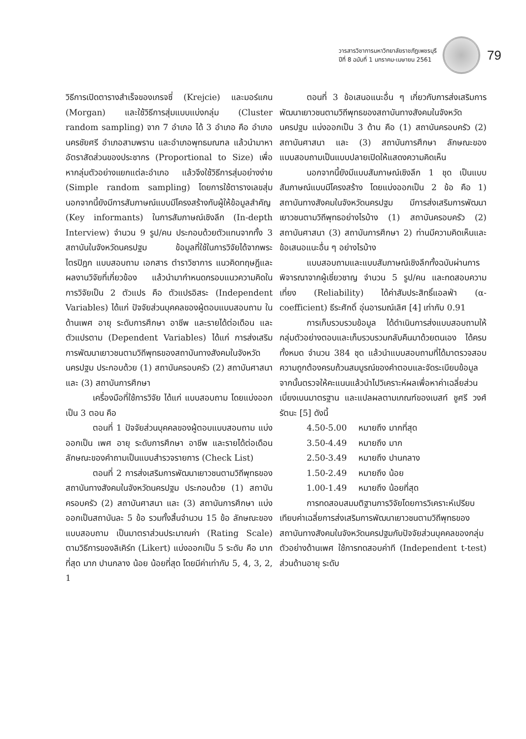วารสารวิชาการมหาวิทยาลัยราชภัฏเพชรบุรี
ปีที่ 8 ฉบับที่ 1 มกราคม-เมษายน 2561
79
วิธีการเปิดตารางสำเร็จของเกรจซี่ (Krejcie) และมอร์แกน (Morgan) และใช้วิธีการสุ่มแบบแบ่งกลุ่ม (Cluster random sampling) จาก 7 อำเภอ ได้ 3 อำเภอ คือ อำเภอนครชัยศรี อำเภอสามพราน และอำเภอพุทธมณฑล แล้วนำมาหาอัตราสัดส่วนของประชากร (Proportional to Size) เพื่อหากลุ่มตัวอย่างแยกแต่ละอำเภอ แล้วจึงใช้วิธีการสุ่มอย่างง่าย (Simple random sampling) โดยการใช้ตารางเลขสุ่ม นอกจากนี้ยังมีการสัมภาษณ์แบบมีโครงสร้างกับผู้ให้ข้อมูลสำคัญ (Key informants) ในการสัมภาษณ์เชิงลึก (In-depth Interview) จำนวน 9 รูป/คน ประกอบด้วยตัวแทนจากทั้ง 3 สถาบันในจังหวัดนครปฐม ข้อมูลที่ใช้ในการวิจัยได้จากพระไตรปิฎก แบบสอบถาม เอกสาร ตำราวิชาการ แนวคิดทฤษฎีและผลงานวิจัยที่เกี่ยวข้อง แล้วนำมากำหนดกรอบแนวความคิดในการวิจัยเป็น 2 ตัวแปร คือ ตัวแปรอิสระ (Independent Variables) ได้แก่ ปัจจัยส่วนบุคคลของผู้ตอบแบบสอบถาม ในด้านเพศ อายุ ระดับการศึกษา อาชีพ และรายได้ต่อเดือน และตัวแปรตาม (Dependent Variables) ได้แก่ การส่งเสริมการพัฒนาเยาวชนตามวิถีพุทธของสถาบันทางสังคมในจังหวัดนครปฐม ประกอบด้วย (1) สถาบันครอบครัว (2) สถาบันศาสนา และ (3) สถาบันการศึกษา
เครื่องมือที่ใช้การวิจัย ได้แก่ แบบสอบถาม โดยแบ่งออกเป็น 3 ตอน คือ
ตอนที่ 1 ปัจจัยส่วนบุคคลของผู้ตอบแบบสอบถาม แบ่งออกเป็น เพศ อายุ ระดับการศึกษา อาชีพ และรายได้ต่อเดือน ลักษณะของคำถามเป็นแบบสำรวจรายการ (Check List)
ตอนที่ 2 การส่งเสริมการพัฒนาเยาวชนตามวิถีพุทธของสถาบันทางสังคมในจังหวัดนครปฐม ประกอบด้วย (1) สถาบันครอบครัว (2) สถาบันศาสนา และ (3) สถาบันการศึกษา แบ่งออกเป็นสถาบันละ 5 ข้อ รวมทั้งสิ้นจำนวน 15 ข้อ ลักษณะของแบบสอบถาม เป็นมาตราส่วนประมาณค่า (Rating Scale) ตามวิธีการของลิเคิร์ท (Likert) แบ่งออกเป็น 5 ระดับ คือ มากที่สุด มาก ปานกลาง น้อย น้อยที่สุด โดยมีค่าเท่ากับ 5, 4, 3, 2, 1
ตอนที่ 3 ข้อเสนอแนะอื่น ๆ เกี่ยวกับการส่งเสริมการพัฒนาเยาวชนตามวิถีพุทธของสถาบันทางสังคมในจังหวัดนครปฐม แบ่งออกเป็น 3 ด้าน คือ (1) สถาบันครอบครัว (2) สถาบันศาสนา และ (3) สถาบันการศึกษา ลักษณะของแบบสอบถามเป็นแบบปลายเปิดให้แสดงความคิดเห็น
นอกจากนี้ยังมีแบบสัมภาษณ์เชิงลึก 1 ชุด เป็นแบบสัมภาษณ์แบบมีโครงสร้าง โดยแบ่งออกเป็น 2 ข้อ คือ 1) สถาบันทางสังคมในจังหวัดนครปฐม มีการส่งเสริมการพัฒนาเยาวชนตามวิถีพุทธอย่างไรบ้าง (1) สถาบันครอบครัว (2) สถาบันศาสนา (3) สถาบันการศึกษา 2) ท่านมีความคิดเห็นและข้อเสนอแนะอื่น ๆ อย่างไรบ้าง
แบบสอบถามและแบบสัมภาษณ์เชิงลึกทั้งฉบับผ่านการพิจารณาจากผู้เชี่ยวชาญ จำนวน 5 รูป/คน และทดสอบความเที่ยง (Reliability) ได้ค่าสัมประสิทธิ์แอลฟ่า (α-coefficient) ธีระศักดิ์ อุ่นอารมณ์เลิศ [4] เท่ากับ 0.91
การเก็บรวบรวมข้อมูล ได้ดำเนินการส่งแบบสอบถามให้กลุ่มตัวอย่างตอบและเก็บรวบรวมกลับคืนมาด้วยตนเอง ได้ครบทั้งหมด จำนวน 384 ชุด แล้วนำแบบสอบถามที่ได้มาตรวจสอบความถูกต้องครบถ้วนสมบูรณ์ของคำตอบและจัดระเบียบข้อมูล จากนั้นตรวจให้คะแนนแล้วนำไปวิเคราะห์ผลเพื่อหาค่าเฉลี่ยส่วนเบี่ยงเบนมาตรฐาน และแปลผลตามเกณฑ์ของเบสท์ ชูศรี วงศ์รัตนะ [5] ดังนี้
4.50-5.00 หมายถึง มากที่สุด
3.50-4.49 หมายถึง มาก
2.50-3.49 หมายถึง ปานกลาง
1.50-2.49 หมายถึง น้อย
1.00-1.49 หมายถึง น้อยที่สุด
การทดสอบสมมติฐานการวิจัยโดยการวิเคราะห์เปรียบเทียบค่าเฉลี่ยการส่งเสริมการพัฒนาเยาวชนตามวิถีพุทธของสถาบันทางสังคมในจังหวัดนครปฐมกับปัจจัยส่วนบุคคลของกลุ่มตัวอย่างด้านเพศ ใช้การทดสอบค่าที (Independent t-test) ส่วนด้านอายุ ระดับ